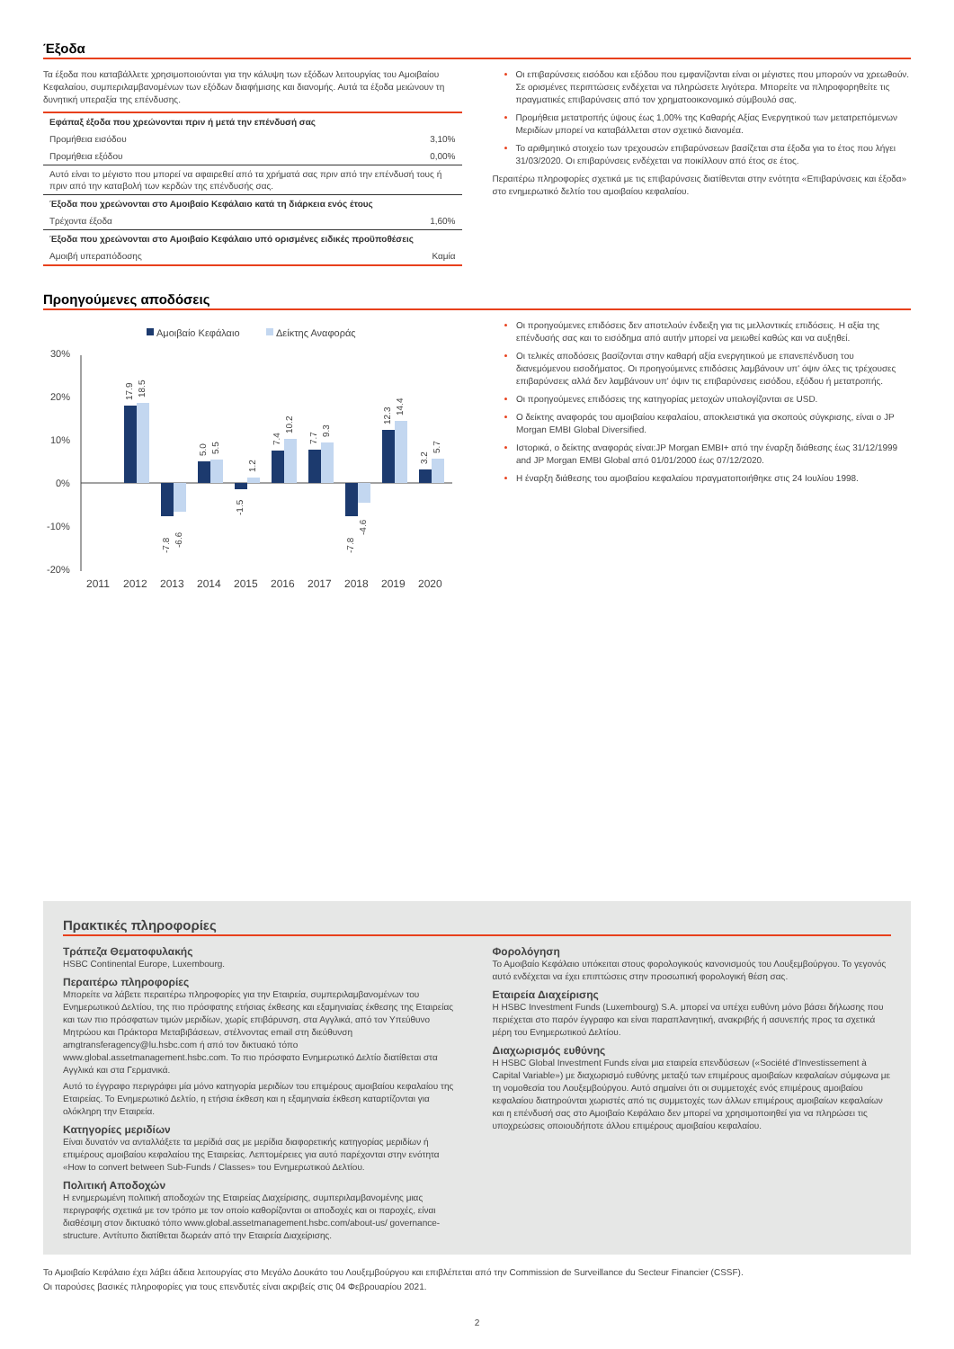Έξοδα
Τα έξοδα που καταβάλλετε χρησιμοποιούνται για την κάλυψη των εξόδων λειτουργίας του Αμοιβαίου Κεφαλαίου, συμπεριλαμβανομένων των εξόδων διαφήμισης και διανομής. Αυτά τα έξοδα μειώνουν τη δυνητική υπεραξία της επένδυσης.
| Εφάπαξ έξοδα που χρεώνονται πριν ή μετά την επένδυσή σας | |
| Προμήθεια εισόδου | 3,10% |
| Προμήθεια εξόδου | 0,00% |
| Αυτό είναι το μέγιστο που μπορεί να αφαιρεθεί από τα χρήματά σας πριν από την επένδυσή τους ή πριν από την καταβολή των κερδών της επένδυσής σας. | |
| Έξοδα που χρεώνονται στο Αμοιβαίο Κεφάλαιο κατά τη διάρκεια ενός έτους | |
| Τρέχοντα έξοδα | 1,60% |
| Έξοδα που χρεώνονται στο Αμοιβαίο Κεφάλαιο υπό ορισμένες ειδικές προϋποθέσεις | |
| Αμοιβή υπεραπόδοσης | Καμία |
Οι επιβαρύνσεις εισόδου και εξόδου που εμφανίζονται είναι οι μέγιστες που μπορούν να χρεωθούν. Σε ορισμένες περιπτώσεις ενδέχεται να πληρώσετε λιγότερα. Μπορείτε να πληροφορηθείτε τις πραγματικές επιβαρύνσεις από τον χρηματοοικονομικό σύμβουλό σας.
Προμήθεια μετατροπής ύψους έως 1,00% της Καθαρής Αξίας Ενεργητικού των μετατρεπόμενων Μεριδίων μπορεί να καταβάλλεται στον σχετικό διανομέα.
Το αριθμητικό στοιχείο των τρεχουσών επιβαρύνσεων βασίζεται στα έξοδα για το έτος που λήγει 31/03/2020. Οι επιβαρύνσεις ενδέχεται να ποικίλλουν από έτος σε έτος.
Περαιτέρω πληροφορίες σχετικά με τις επιβαρύνσεις διατίθενται στην ενότητα «Επιβαρύνσεις και έξοδα» στο ενημερωτικό δελτίο του αμοιβαίου κεφαλαίου.
Προηγούμενες αποδόσεις
Αμοιβαίο Κεφάλαιο
Δείκτης Αναφοράς
30%
20%
10%
0%
-10%
-20%
17.9
18.5
-7.8
-6.6
5.0
5.5
-1.5
1.2
7.4
10.2
7.7
9.3
-7.8
-4.6
12.3
14.4
3.2
5.7
2011
2012
2013
2014
2015
2016
2017
2018
2019
2020
Οι προηγούμενες επιδόσεις δεν αποτελούν ένδειξη για τις μελλοντικές επιδόσεις. Η αξία της επένδυσής σας και το εισόδημα από αυτήν μπορεί να μειωθεί καθώς και να αυξηθεί.
Οι τελικές αποδόσεις βασίζονται στην καθαρή αξία ενεργητικού με επανεπένδυση του διανεμόμενου εισοδήματος. Οι προηγούμενες επιδόσεις λαμβάνουν υπ' όψιν όλες τις τρέχουσες επιβαρύνσεις αλλά δεν λαμβάνουν υπ' όψιν τις επιβαρύνσεις εισόδου, εξόδου ή μετατροπής.
Οι προηγούμενες επιδόσεις της κατηγορίας μετοχών υπολογίζονται σε USD.
Ο δείκτης αναφοράς του αμοιβαίου κεφαλαίου, αποκλειστικά για σκοπούς σύγκρισης, είναι ο JP Morgan EMBI Global Diversified.
Ιστορικά, ο δείκτης αναφοράς είναι:JP Morgan EMBI+ από την έναρξη διάθεσης έως 31/12/1999 and JP Morgan EMBI Global από 01/01/2000 έως 07/12/2020.
Η έναρξη διάθεσης του αμοιβαίου κεφαλαίου πραγματοποιήθηκε στις 24 Ιουλίου 1998.
Πρακτικές πληροφορίες
Τράπεζα Θεματοφυλακής
HSBC Continental Europe, Luxembourg.
Περαιτέρω πληροφορίες
Μπορείτε να λάβετε περαιτέρω πληροφορίες για την Εταιρεία, συμπεριλαμβανομένων του Ενημερωτικού Δελτίου, της πιο πρόσφατης ετήσιας έκθεσης και εξαμηνιαίας έκθεσης της Εταιρείας και των πιο πρόσφατων τιμών μεριδίων, χωρίς επιβάρυνση, στα Αγγλικά, από τον Υπεύθυνο Μητρώου και Πράκτορα Μεταβιβάσεων, στέλνοντας email στη διεύθυνση amgtransferagency@lu.hsbc.com ή από τον δικτυακό τόπο www.global.assetmanagement.hsbc.com. Το πιο πρόσφατο Ενημερωτικό Δελτίο διατίθεται στα Αγγλικά και στα Γερμανικά.
Αυτό το έγγραφο περιγράφει μία μόνο κατηγορία μεριδίων του επιμέρους αμοιβαίου κεφαλαίου της Εταιρείας. Το Ενημερωτικό Δελτίο, η ετήσια έκθεση και η εξαμηνιαία έκθεση καταρτίζονται για ολόκληρη την Εταιρεία.
Κατηγορίες μεριδίων
Είναι δυνατόν να ανταλλάξετε τα μερίδιά σας με μερίδια διαφορετικής κατηγορίας μεριδίων ή επιμέρους αμοιβαίου κεφαλαίου της Εταιρείας. Λεπτομέρειες για αυτό παρέχονται στην ενότητα «How to convert between Sub-Funds / Classes» του Ενημερωτικού Δελτίου.
Πολιτική Αποδοχών
Η ενημερωμένη πολιτική αποδοχών της Εταιρείας Διαχείρισης, συμπεριλαμβανομένης μιας περιγραφής σχετικά με τον τρόπο με τον οποίο καθορίζονται οι αποδοχές και οι παροχές, είναι διαθέσιμη στον δικτυακό τόπο www.global.assetmanagement.hsbc.com/about-us/ governance-structure. Αντίτυπο διατίθεται δωρεάν από την Εταιρεία Διαχείρισης.
Φορολόγηση
Το Αμοιβαίο Κεφάλαιο υπόκειται στους φορολογικούς κανονισμούς του Λουξεμβούργου. Το γεγονός αυτό ενδέχεται να έχει επιπτώσεις στην προσωπική φορολογική θέση σας.
Εταιρεία Διαχείρισης
Η HSBC Investment Funds (Luxembourg) S.A. μπορεί να υπέχει ευθύνη μόνο βάσει δήλωσης που περιέχεται στο παρόν έγγραφο και είναι παραπλανητική, ανακριβής ή ασυνεπής προς τα σχετικά μέρη του Ενημερωτικού Δελτίου.
Διαχωρισμός ευθύνης
Η HSBC Global Investment Funds είναι μια εταιρεία επενδύσεων («Société d'Investissement à Capital Variable») με διαχωρισμό ευθύνης μεταξύ των επιμέρους αμοιβαίων κεφαλαίων σύμφωνα με τη νομοθεσία του Λουξεμβούργου. Αυτό σημαίνει ότι οι συμμετοχές ενός επιμέρους αμοιβαίου κεφαλαίου διατηρούνται χωριστές από τις συμμετοχές των άλλων επιμέρους αμοιβαίων κεφαλαίων και η επένδυσή σας στο Αμοιβαίο Κεφάλαιο δεν μπορεί να χρησιμοποιηθεί για να πληρώσει τις υποχρεώσεις οποιουδήποτε άλλου επιμέρους αμοιβαίου κεφαλαίου.
Το Αμοιβαίο Κεφάλαιο έχει λάβει άδεια λειτουργίας στο Μεγάλο Δουκάτο του Λουξεμβούργου και επιβλέπεται από την Commission de Surveillance du Secteur Financier (CSSF).
Οι παρούσες βασικές πληροφορίες για τους επενδυτές είναι ακριβείς στις 04 Φεβρουαρίου 2021.
2